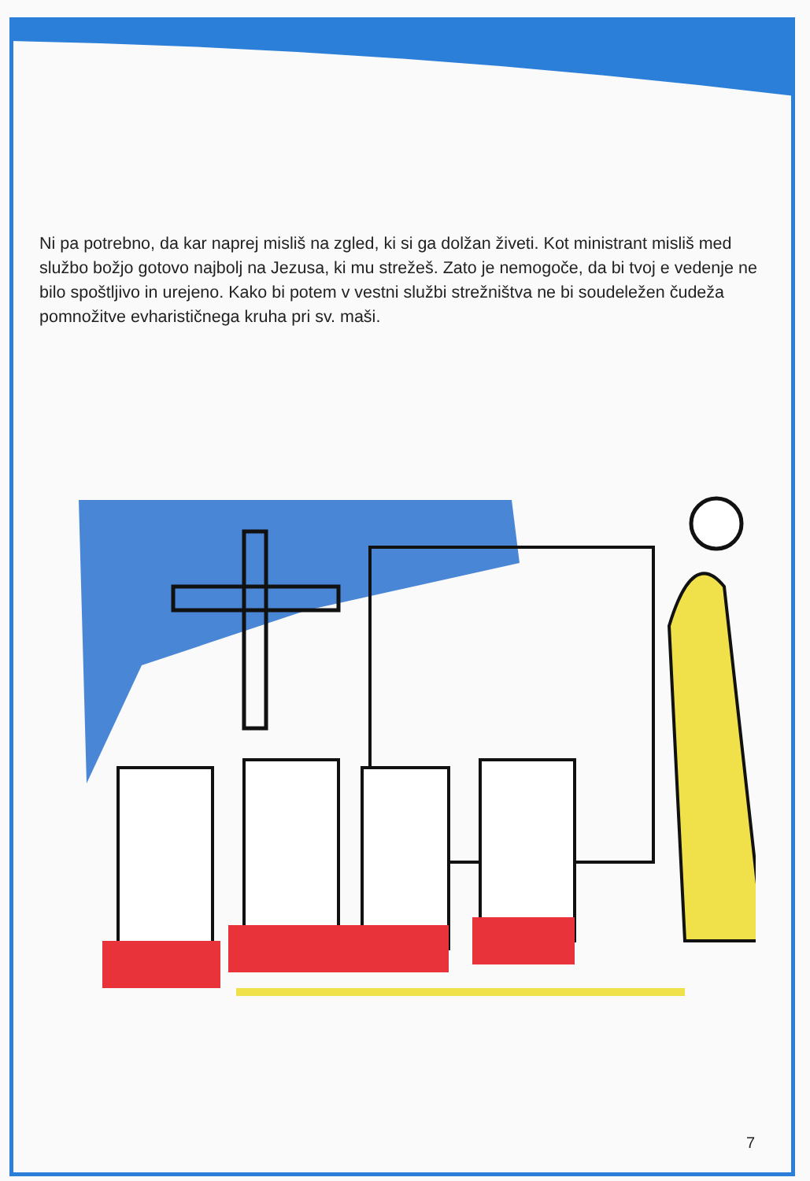Ni pa potrebno, da kar naprej misliš na zgled, ki si ga dolžan živeti. Kot ministrant misliš med službo božjo gotovo najbolj na Jezusa, ki mu strežeš. Zato je nemogoče, da bi tvoj e vedenje ne bilo spoštljivo in urejeno. Kako bi potem v vestni službi strežništva ne bi soudeležen čudeža pomnožitve evharističnega kruha pri sv. maši.
7